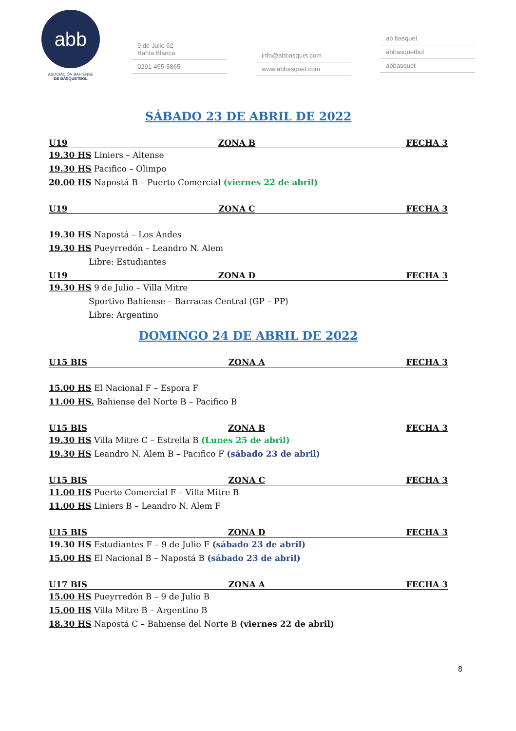abb
ASOCIACIÓN BAHIENSE
DE BÁSQUETBOL
9 de Julio 62
Bahía Blanca
0291-455-5865
info@abbasquet.com
www.abbasquet.com
ab.basquet
abbasquetbol
abbasquet
SÁBADO 23 DE ABRIL DE 2022
U19 ZONA B FECHA 3
19.30 HS Liniers – Altense
19.30 HS Pacifico – Olimpo
20.00 HS Napostá B – Puerto Comercial (viernes 22 de abril)
U19 ZONA C FECHA 3
19.30 HS Napostá – Los Andes
19.30 HS Pueyrredón – Leandro N. Alem
Libre: Estudiantes
U19 ZONA D FECHA 3
19.30 HS 9 de Julio – Villa Mitre
Sportivo Bahiense – Barracas Central (GP – PP)
Libre: Argentino
DOMINGO 24 DE ABRIL DE 2022
U15 BIS ZONA A FECHA 3
15.00 HS El Nacional F – Espora F
11.00 HS. Bahiense del Norte B – Pacifico B
U15 BIS ZONA B FECHA 3
19.30 HS Villa Mitre C – Estrella B (Lunes 25 de abril)
19.30 HS Leandro N. Alem B – Pacifico F (sábado 23 de abril)
U15 BIS ZONA C FECHA 3
11.00 HS Puerto Comercial F – Villa Mitre B
11.00 HS Liniers B – Leandro N. Alem F
U15 BIS ZONA D FECHA 3
19.30 HS Estudiantes F – 9 de Julio F (sábado 23 de abril)
15.00 HS El Nacional B – Napostá B (sábado 23 de abril)
U17 BIS ZONA A FECHA 3
15.00 HS Pueyrredón B – 9 de Julio B
15.00 HS Villa Mitre B – Argentino B
18.30 HS Napostá C – Bahiense del Norte B (viernes 22 de abril)
8